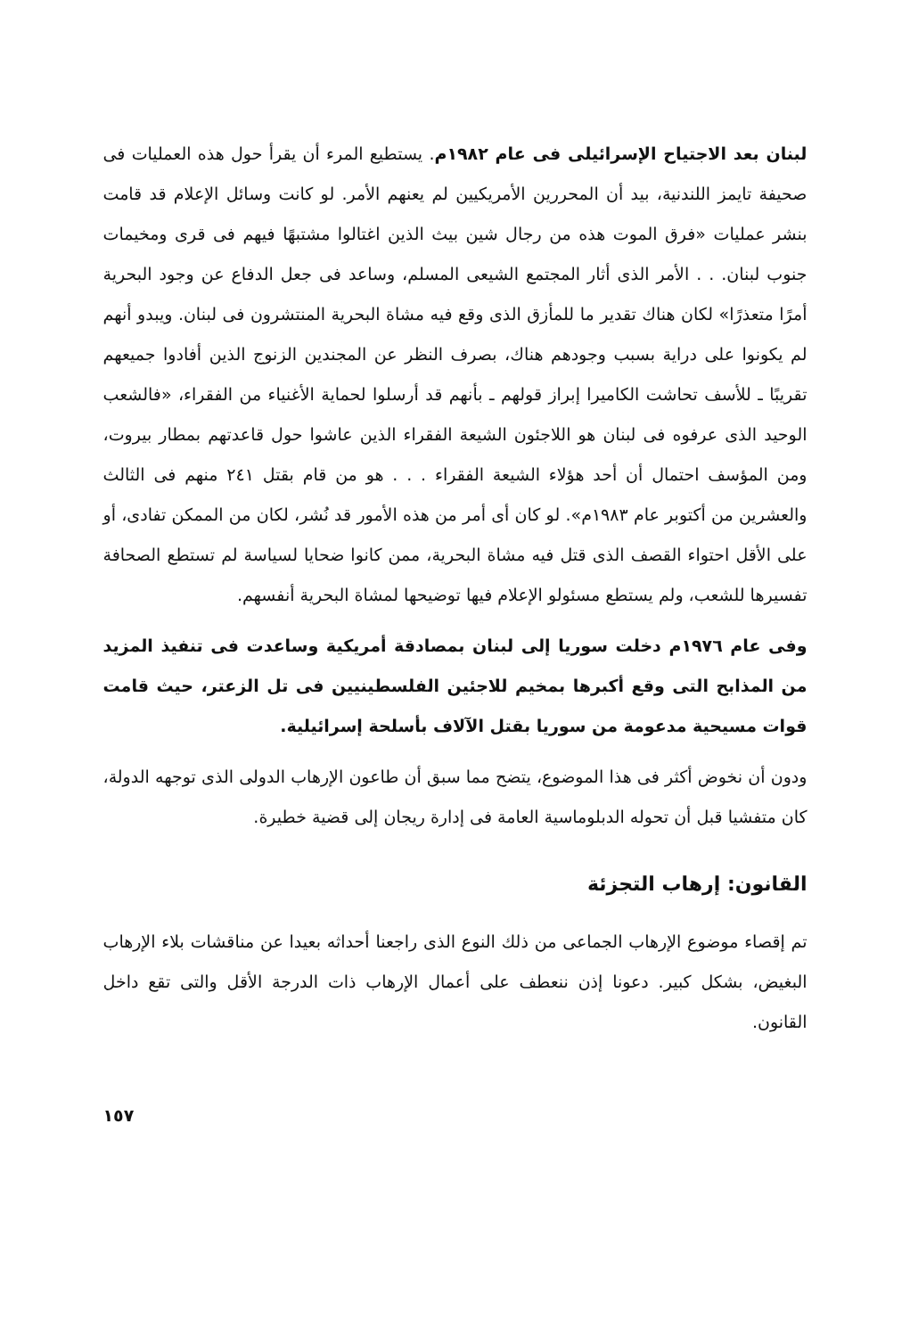لبنان بعد الاجتياح الإسرائيلى فى عام ١٩٨٢م. يستطيع المرء أن يقرأ حول هذه العمليات فى صحيفة تايمز اللندنية، بيد أن المحررين الأمريكيين لم يعنهم الأمر. لو كانت وسائل الإعلام قد قامت بنشر عمليات «فرق الموت هذه من رجال شين بيث الذين اغتالوا مشتبهًا فيهم فى قرى ومخيمات جنوب لبنان. . . الأمر الذى أثار المجتمع الشيعى المسلم، وساعد فى جعل الدفاع عن وجود البحرية أمرًا متعذرًا» لكان هناك تقدير ما للمأزق الذى وقع فيه مشاة البحرية المنتشرون فى لبنان. ويبدو أنهم لم يكونوا على دراية بسبب وجودهم هناك، بصرف النظر عن المجندين الزنوج الذين أفادوا جميعهم تقريبًا ـ للأسف تحاشت الكاميرا إبراز قولهم ـ بأنهم قد أرسلوا لحماية الأغنياء من الفقراء، «فالشعب الوحيد الذى عرفوه فى لبنان هو اللاجئون الشيعة الفقراء الذين عاشوا حول قاعدتهم بمطار بيروت، ومن المؤسف احتمال أن أحد هؤلاء الشيعة الفقراء . . . هو من قام بقتل ٢٤١ منهم فى الثالث والعشرين من أكتوبر عام ١٩٨٣م». لو كان أى أمر من هذه الأمور قد نُشر، لكان من الممكن تفادى، أو على الأقل احتواء القصف الذى قتل فيه مشاة البحرية، ممن كانوا ضحايا لسياسة لم تستطع الصحافة تفسيرها للشعب، ولم يستطع مسئولو الإعلام فيها توضيحها لمشاة البحرية أنفسهم.
وفى عام ١٩٧٦م دخلت سوريا إلى لبنان بمصادقة أمريكية وساعدت فى تنفيذ المزيد من المذابح التى وقع أكبرها بمخيم للاجئين الفلسطينيين فى تل الزعتر، حيث قامت قوات مسيحية مدعومة من سوريا بقتل الآلاف بأسلحة إسرائيلية.
ودون أن نخوض أكثر فى هذا الموضوع، يتضح مما سبق أن طاعون الإرهاب الدولى الذى توجهه الدولة، كان متفشيا قبل أن تحوله الدبلوماسية العامة فى إدارة ريجان إلى قضية خطيرة.
القانون: إرهاب التجزئة
تم إقصاء موضوع الإرهاب الجماعى من ذلك النوع الذى راجعنا أحداثه بعيدا عن مناقشات بلاء الإرهاب البغيض، بشكل كبير. دعونا إذن ننعطف على أعمال الإرهاب ذات الدرجة الأقل والتى تقع داخل القانون.
١٥٧